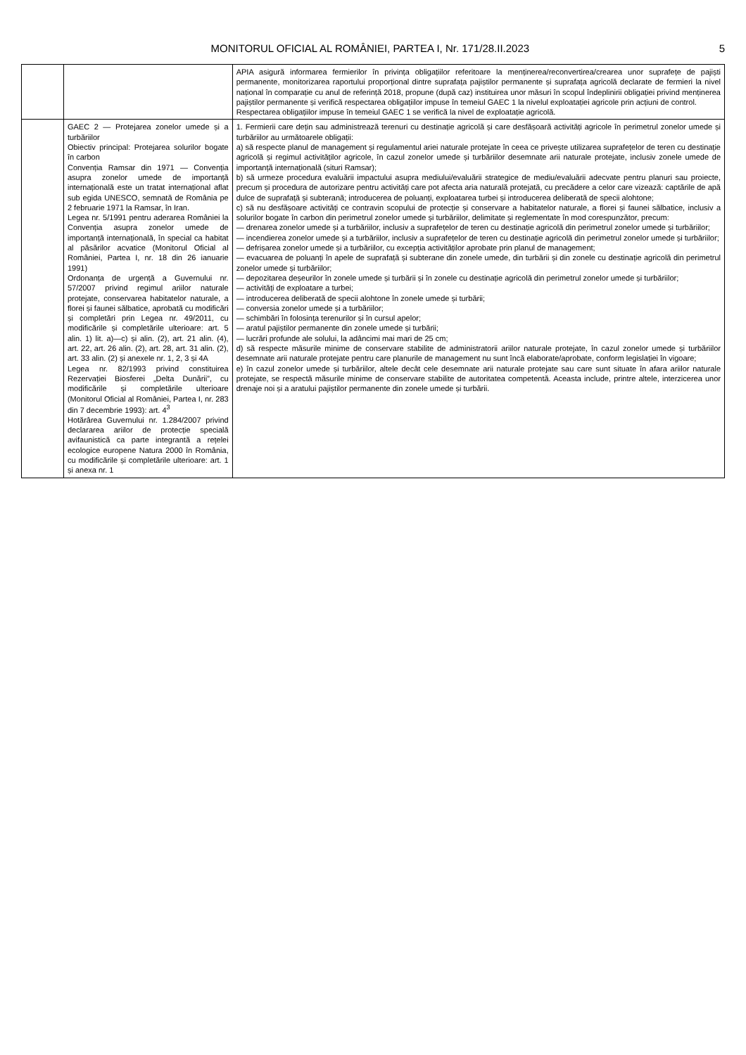MONITORUL OFICIAL AL ROMÂNIEI, PARTEA I, Nr. 171/28.II.2023 5
| | | APIA asigură informarea fermierilor în privința obligațiilor referitoare la menținerea/reconvertirea/crearea unor suprafețe de pajiști permanente, monitorizarea raportului proporțional dintre suprafața pajiștilor permanente și suprafața agricolă declarate de fermieri la nivel național în comparație cu anul de referință 2018, propune (după caz) instituirea unor măsuri în scopul îndeplinirii obligației privind menținerea pajiștilor permanente și verifică respectarea obligațiilor impuse în temeiul GAEC 1 la nivelul exploatației agricole prin acțiuni de control. Respectarea obligațiilor impuse în temeiul GAEC 1 se verifică la nivel de exploatație agricolă. |
| | GAEC 2 — Protejarea zonelor umede și a turbăriilor Obiectiv principal: Protejarea solurilor bogate în carbon Convenția Ramsar din 1971 — Convenția asupra zonelor umede de importanță internațională este un tratat internațional aflat sub egida UNESCO, semnată de România pe 2 februarie 1971 la Ramsar, în Iran. Legea nr. 5/1991 pentru aderarea României la Convenția asupra zonelor umede de importanță internațională, în special ca habitat al păsărilor acvatice (Monitorul Oficial al României, Partea I, nr. 18 din 26 ianuarie 1991) Ordonanța de urgență a Guvernului nr. 57/2007 privind regimul ariilor naturale protejate, conservarea habitatelor naturale, a florei și faunei sălbatice, aprobată cu modificări și completări prin Legea nr. 49/2011, cu modificările și completările ulterioare: art. 5 alin. 1) lit. a)—c) și alin. (2), art. 21 alin. (4), art. 22, art. 26 alin. (2), art. 28, art. 31 alin. (2), art. 33 alin. (2) și anexele nr. 1, 2, 3 și 4A Legea nr. 82/1993 privind constituirea Rezervației Biosferei „Delta Dunării”, cu modificările și completările ulterioare (Monitorul Oficial al României, Partea I, nr. 283 din 7 decembrie 1993): art. 4<sup>3</sup> Hotărârea Guvernului nr. 1.284/2007 privind declararea ariilor de protecție specială avifaunistică ca parte integrantă a rețelei ecologice europene Natura 2000 în România, cu modificările și completările ulterioare: art. 1 și anexa nr. 1 | 1. Fermierii care dețin sau administrează terenuri cu destinație agricolă și care desfășoară activități agricole în perimetrul zonelor umede și turbăriilor au următoarele obligații: a) să respecte planul de management și regulamentul ariei naturale protejate în ceea ce privește utilizarea suprafețelor de teren cu destinație agricolă și regimul activităților agricole, în cazul zonelor umede și turbăriilor desemnate arii naturale protejate, inclusiv zonele umede de importanță internațională (situri Ramsar); b) să urmeze procedura evaluării impactului asupra mediului/evaluării strategice de mediu/evaluării adecvate pentru planuri sau proiecte, precum și procedura de autorizare pentru activități care pot afecta aria naturală protejată, cu precădere a celor care vizează: captările de apă dulce de suprafață și subterană; introducerea de poluanți, exploatarea turbei și introducerea deliberată de specii alohtone; c) să nu desfășoare activități ce contravin scopului de protecție și conservare a habitatelor naturale, a florei și faunei sălbatice, inclusiv a solurilor bogate în carbon din perimetrul zonelor umede și turbăriilor, delimitate și reglementate în mod corespunzător, precum: — drenarea zonelor umede și a turbăriilor, inclusiv a suprafețelor de teren cu destinație agricolă din perimetrul zonelor umede și turbăriilor; — incendierea zonelor umede și a turbăriilor, inclusiv a suprafețelor de teren cu destinație agricolă din perimetrul zonelor umede și turbăriilor; — defrișarea zonelor umede și a turbăriilor, cu excepția activităților aprobate prin planul de management; — evacuarea de poluanți în apele de suprafață și subterane din zonele umede, din turbării și din zonele cu destinație agricolă din perimetrul zonelor umede și turbăriilor; — depozitarea deșeurilor în zonele umede și turbării și în zonele cu destinație agricolă din perimetrul zonelor umede și turbăriilor; — activități de exploatare a turbei; — introducerea deliberată de specii alohtone în zonele umede și turbării; — conversia zonelor umede și a turbăriilor; — schimbări în folosința terenurilor și în cursul apelor; — aratul pajiștilor permanente din zonele umede și turbării; — lucrări profunde ale solului, la adâncimi mai mari de 25 cm; d) să respecte măsurile minime de conservare stabilite de administratorii ariilor naturale protejate, în cazul zonelor umede și turbăriilor desemnate arii naturale protejate pentru care planurile de management nu sunt încă elaborate/aprobate, conform legislației în vigoare; e) în cazul zonelor umede și turbăriilor, altele decât cele desemnate arii naturale protejate sau care sunt situate în afara ariilor naturale protejate, se respectă măsurile minime de conservare stabilite de autoritatea competentă. Aceasta include, printre altele, interzicerea unor drenaje noi și a aratului pajiștilor permanente din zonele umede și turbării. |